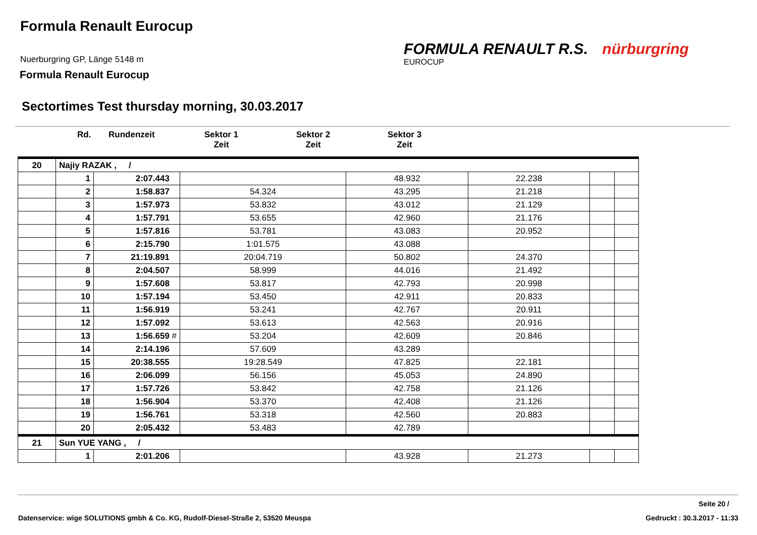Formula Renault Eurocup
Nuerburgring GP, Länge 5148 m
Formula Renault Eurocup
FORMULA RENAULT R.S. nürburgring
EUROCUP
Sectortimes Test thursday morning, 30.03.2017
Rd. Rundenzeit Sektor 1
Zeit
Sektor 2
Zeit
Sektor 3
Zeit
| 20 | Najiy RAZAK , / | | | | | | |
| | 1 | 2:07.443 | | 48.932 | 22.238 | | |
| | 2 | 1:58.837 | 54.324 | 43.295 | 21.218 | | |
| | 3 | 1:57.973 | 53.832 | 43.012 | 21.129 | | |
| | 4 | 1:57.791 | 53.655 | 42.960 | 21.176 | | |
| | 5 | 1:57.816 | 53.781 | 43.083 | 20.952 | | |
| | 6 | 2:15.790 | 1:01.575 | 43.088 | | | |
| | 7 | 21:19.891 | 20:04.719 | 50.802 | 24.370 | | |
| | 8 | 2:04.507 | 58.999 | 44.016 | 21.492 | | |
| | 9 | 1:57.608 | 53.817 | 42.793 | 20.998 | | |
| | 10 | 1:57.194 | 53.450 | 42.911 | 20.833 | | |
| | 11 | 1:56.919 | 53.241 | 42.767 | 20.911 | | |
| | 12 | 1:57.092 | 53.613 | 42.563 | 20.916 | | |
| | 13 | 1:56.659 # | 53.204 | 42.609 | 20.846 | | |
| | 14 | 2:14.196 | 57.609 | 43.289 | | | |
| | 15 | 20:38.555 | 19:28.549 | 47.825 | 22.181 | | |
| | 16 | 2:06.099 | 56.156 | 45.053 | 24.890 | | |
| | 17 | 1:57.726 | 53.842 | 42.758 | 21.126 | | |
| | 18 | 1:56.904 | 53.370 | 42.408 | 21.126 | | |
| | 19 | 1:56.761 | 53.318 | 42.560 | 20.883 | | |
| | 20 | 2:05.432 | 53.483 | 42.789 | | | |
| 21 | Sun YUE YANG , / | | | | | | |
| | 1 | 2:01.206 | | 43.928 | 21.273 | | |
Seite 20 /
Datenservice: wige SOLUTIONS gmbh & Co. KG, Rudolf-Diesel-Straße 2, 53520 Meuspa
Gedruckt : 30.3.2017 - 11:33